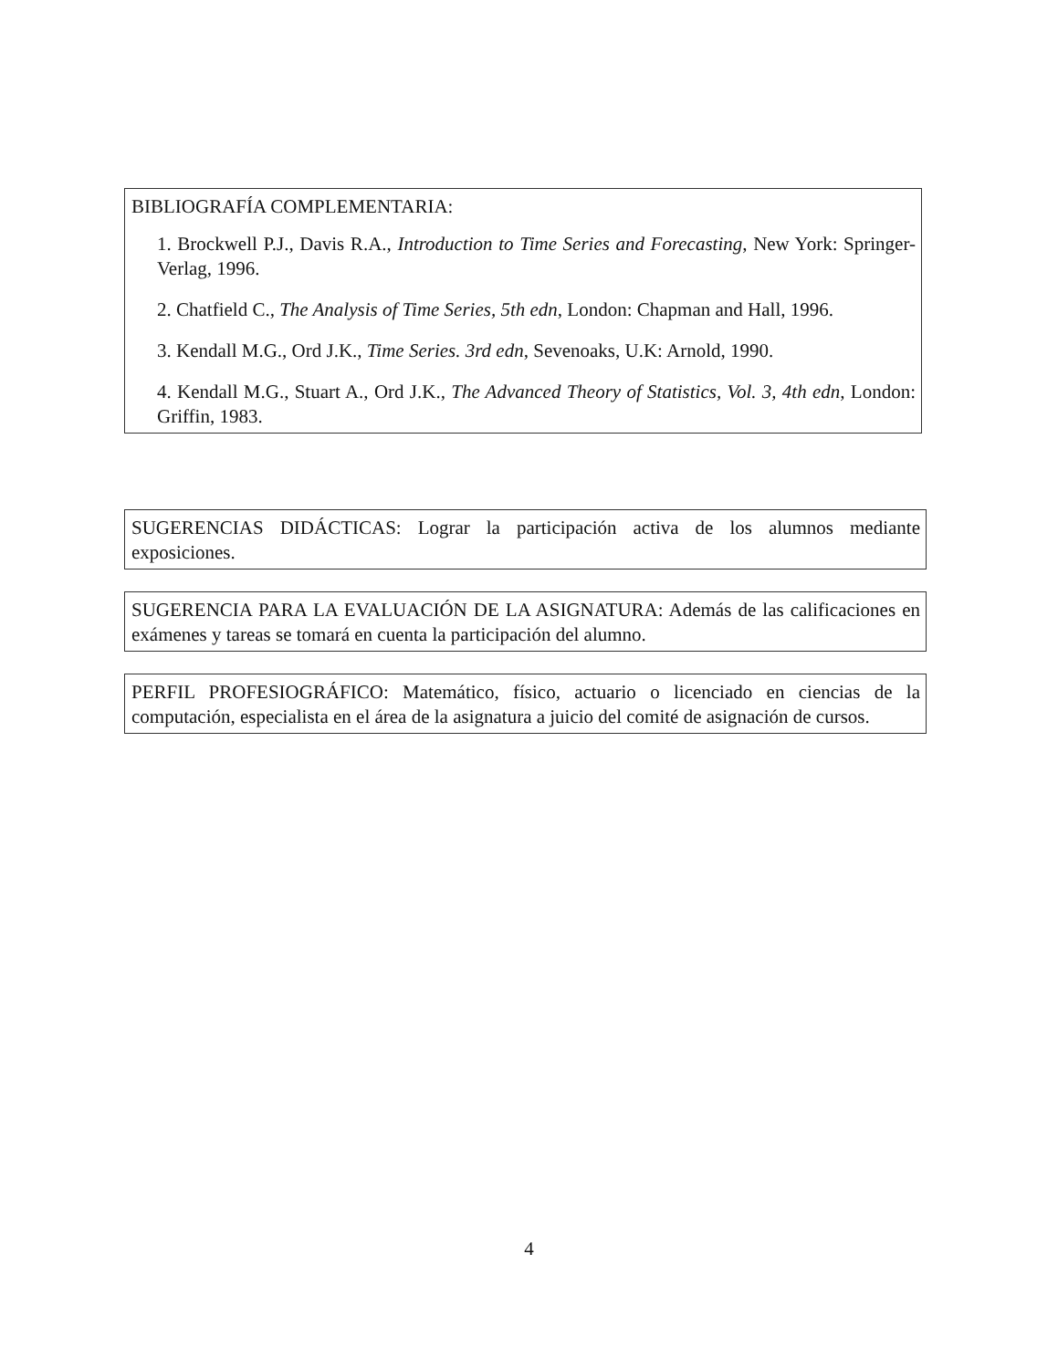BIBLIOGRAFÍA COMPLEMENTARIA:
1. Brockwell P.J., Davis R.A., Introduction to Time Series and Forecasting, New York: Springer-Verlag, 1996.
2. Chatfield C., The Analysis of Time Series, 5th edn, London: Chapman and Hall, 1996.
3. Kendall M.G., Ord J.K., Time Series. 3rd edn, Sevenoaks, U.K: Arnold, 1990.
4. Kendall M.G., Stuart A., Ord J.K., The Advanced Theory of Statistics, Vol. 3, 4th edn, London: Griffin, 1983.
SUGERENCIAS DIDÁCTICAS: Lograr la participación activa de los alumnos mediante exposiciones.
SUGERENCIA PARA LA EVALUACIÓN DE LA ASIGNATURA: Además de las calificaciones en exámenes y tareas se tomará en cuenta la participación del alumno.
PERFIL PROFESIOGRÁFICO: Matemático, físico, actuario o licenciado en ciencias de la computación, especialista en el área de la asignatura a juicio del comité de asignación de cursos.
4